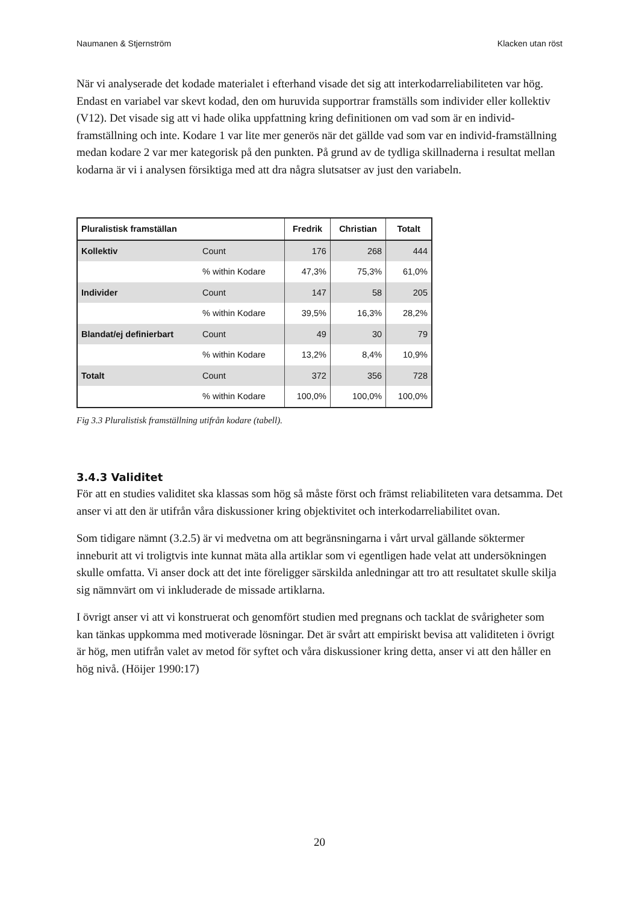Naumanen & Stjernström Klacken utan röst
När vi analyserade det kodade materialet i efterhand visade det sig att interkodarreliabiliteten var hög. Endast en variabel var skevt kodad, den om huruvida supportrar framställs som individer eller kollektiv (V12). Det visade sig att vi hade olika uppfattning kring definitionen om vad som är en individ-framställning och inte. Kodare 1 var lite mer generös när det gällde vad som var en individ-framställning medan kodare 2 var mer kategorisk på den punkten. På grund av de tydliga skillnaderna i resultat mellan kodarna är vi i analysen försiktiga med att dra några slutsatser av just den variabeln.
| Pluralistisk framställan | | Fredrik | Christian | Totalt |
| --- | --- | --- | --- | --- |
| Kollektiv | Count | 176 | 268 | 444 |
| | % within Kodare | 47,3% | 75,3% | 61,0% |
| Individer | Count | 147 | 58 | 205 |
| | % within Kodare | 39,5% | 16,3% | 28,2% |
| Blandat/ej definierbart | Count | 49 | 30 | 79 |
| | % within Kodare | 13,2% | 8,4% | 10,9% |
| Totalt | Count | 372 | 356 | 728 |
| | % within Kodare | 100,0% | 100,0% | 100,0% |
Fig 3.3 Pluralistisk framställning utifrån kodare (tabell).
3.4.3 Validitet
För att en studies validitet ska klassas som hög så måste först och främst reliabiliteten vara detsamma. Det anser vi att den är utifrån våra diskussioner kring objektivitet och interkodarreliabilitet ovan.
Som tidigare nämnt (3.2.5) är vi medvetna om att begränsningarna i vårt urval gällande söktermer inneburit att vi troligtvis inte kunnat mäta alla artiklar som vi egentligen hade velat att undersökningen skulle omfatta. Vi anser dock att det inte föreligger särskilda anledningar att tro att resultatet skulle skilja sig nämnvärt om vi inkluderade de missade artiklarna.
I övrigt anser vi att vi konstruerat och genomfört studien med pregnans och tacklat de svårigheter som kan tänkas uppkomma med motiverade lösningar. Det är svårt att empiriskt bevisa att validiteten i övrigt är hög, men utifrån valet av metod för syftet och våra diskussioner kring detta, anser vi att den håller en hög nivå. (Höijer 1990:17)
20